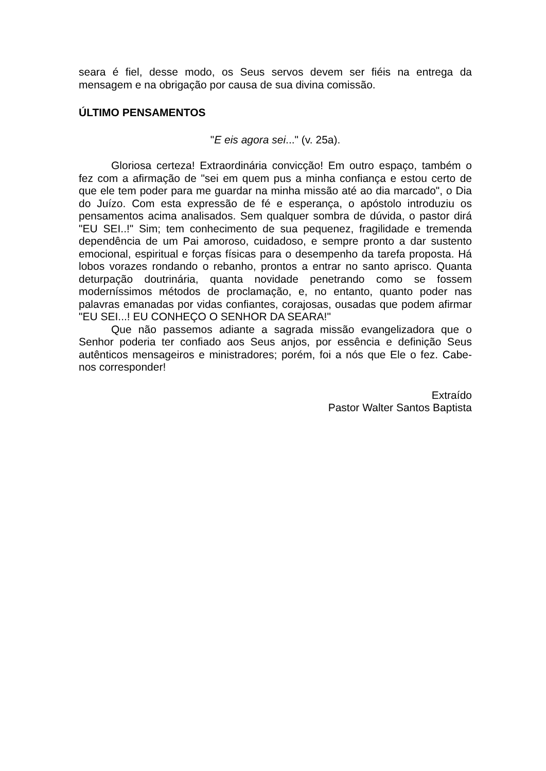seara é fiel, desse modo, os Seus servos devem ser fiéis na entrega da mensagem e na obrigação por causa de sua divina comissão.
ÚLTIMO PENSAMENTOS
"E eis agora sei..." (v. 25a).
Gloriosa certeza! Extraordinária convicção! Em outro espaço, também o fez com a afirmação de "sei em quem pus a minha confiança e estou certo de que ele tem poder para me guardar na minha missão até ao dia marcado", o Dia do Juízo. Com esta expressão de fé e esperança, o apóstolo introduziu os pensamentos acima analisados. Sem qualquer sombra de dúvida, o pastor dirá "EU SEI..!" Sim; tem conhecimento de sua pequenez, fragilidade e tremenda dependência de um Pai amoroso, cuidadoso, e sempre pronto a dar sustento emocional, espiritual e forças físicas para o desempenho da tarefa proposta. Há lobos vorazes rondando o rebanho, prontos a entrar no santo aprisco. Quanta deturpação doutrinária, quanta novidade penetrando como se fossem moderníssimos métodos de proclamação, e, no entanto, quanto poder nas palavras emanadas por vidas confiantes, corajosas, ousadas que podem afirmar "EU SEI...! EU CONHEÇO O SENHOR DA SEARA!"
Que não passemos adiante a sagrada missão evangelizadora que o Senhor poderia ter confiado aos Seus anjos, por essência e definição Seus autênticos mensageiros e ministradores; porém, foi a nós que Ele o fez. Cabe-nos corresponder!
Extraído
Pastor Walter Santos Baptista